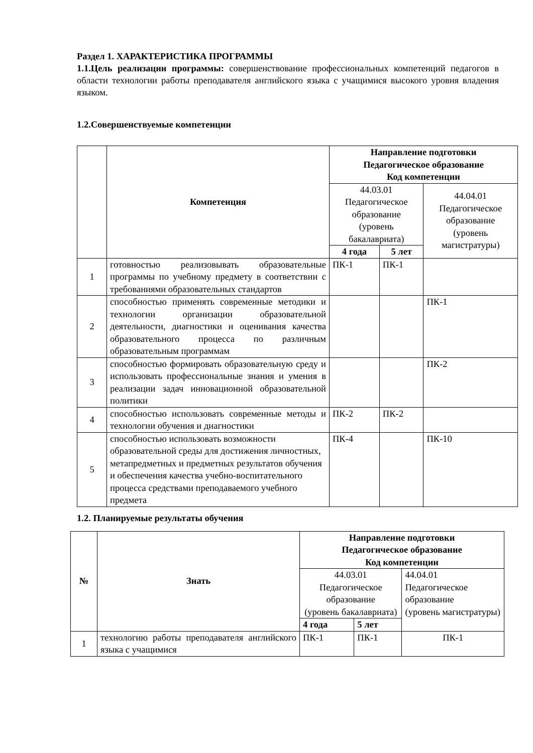Раздел 1. ХАРАКТЕРИСТИКА ПРОГРАММЫ
1.1.Цель реализации программы: совершенствование профессиональных компетенций педагогов в области технологии работы преподавателя английского языка с учащимися высокого уровня владения языком.
1.2.Совершенствуемые компетенции
| | Компетенция | Направление подготовки Педагогическое образование Код компетенции | | |
| --- | --- | --- | --- | --- |
| | | 44.03.01 Педагогическое образование (уровень бакалавриата) | | 44.04.01 Педагогическое образование (уровень магистратуры) |
| | | 4 года | 5 лет | |
| 1 | готовностью реализовывать образовательные программы по учебному предмету в соответствии с требованиями образовательных стандартов | ПК-1 | ПК-1 | |
| 2 | способностью применять современные методики и технологии организации образовательной деятельности, диагностики и оценивания качества образовательного процесса по различным образовательным программам | | | ПК-1 |
| 3 | способностью формировать образовательную среду и использовать профессиональные знания и умения в реализации задач инновационной образовательной политики | | | ПК-2 |
| 4 | способностью использовать современные методы и технологии обучения и диагностики | ПК-2 | ПК-2 | |
| 5 | способностью использовать возможности образовательной среды для достижения личностных, метапредметных и предметных результатов обучения и обеспечения качества учебно-воспитательного процесса средствами преподаваемого учебного предмета | ПК-4 | | ПК-10 |
1.2. Планируемые результаты обучения
| № | Знать | Направление подготовки Педагогическое образование Код компетенции | | |
| --- | --- | --- | --- | --- |
| | | 44.03.01 Педагогическое образование (уровень бакалавриата) | | 44.04.01 Педагогическое образование (уровень магистратуры) |
| | | 4 года | 5 лет | |
| 1 | технологию работы преподавателя английского языка с учащимися | ПК-1 | ПК-1 | ПК-1 |